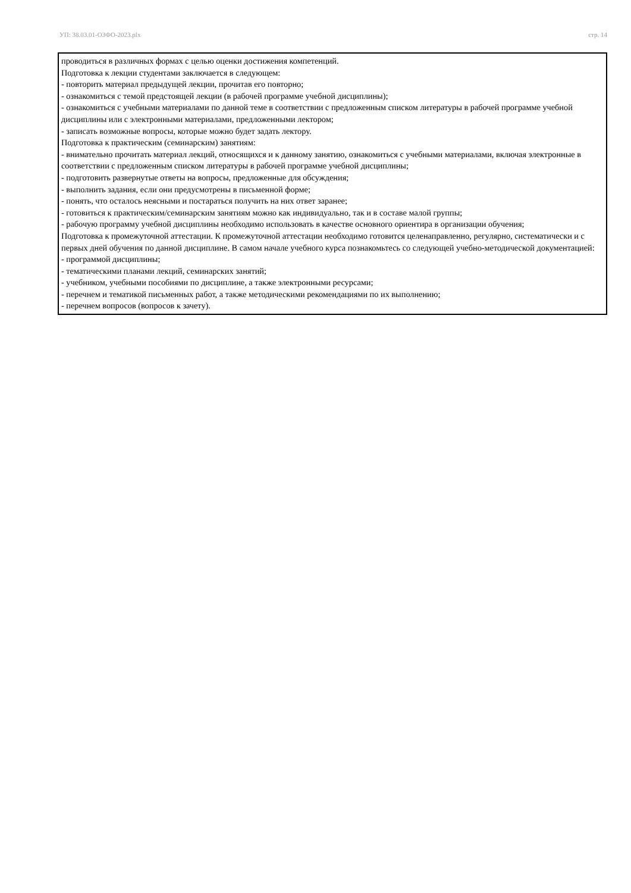УП: 38.03.01-ОЗФО-2023.plx стр. 14
проводиться в различных формах с целью оценки достижения компетенций.
Подготовка к лекции студентами заключается в следующем:
- повторить материал предыдущей лекции, прочитав его повторно;
- ознакомиться с темой предстоящей лекции (в рабочей программе учебной дисциплины);
- ознакомиться с учебными материалами по данной теме в соответствии с предложенным списком литературы в рабочей программе учебной дисциплины или с электронными материалами, предложенными лектором;
- записать возможные вопросы, которые можно будет задать лектору.
Подготовка к практическим (семинарским) занятиям:
- внимательно прочитать материал лекций, относящихся и к данному занятию, ознакомиться с учебными материалами, включая электронные в соответствии с предложенным списком литературы в рабочей программе учебной дисциплины;
- подготовить развернутые ответы на вопросы, предложенные для обсуждения;
- выполнить задания, если они предусмотрены в письменной форме;
- понять, что осталось неясными и постараться получить на них ответ заранее;
- готовиться к практическим/семинарским занятиям можно как индивидуально, так и в составе малой группы;
- рабочую программу учебной дисциплины необходимо использовать в качестве основного ориентира в организации обучения;
Подготовка к промежуточной аттестации. К промежуточной аттестации необходимо готовится целенаправленно, регулярно, систематически и с первых дней обучения по данной дисциплине. В самом начале учебного курса познакомьтесь со следующей учебно-методической документацией:
- программой дисциплины;
- тематическими планами лекций, семинарских занятий;
- учебником, учебными пособиями по дисциплине, а также электронными ресурсами;
- перечнем и тематикой письменных работ, а также методическими рекомендациями по их выполнению;
- перечнем вопросов (вопросов к зачету).